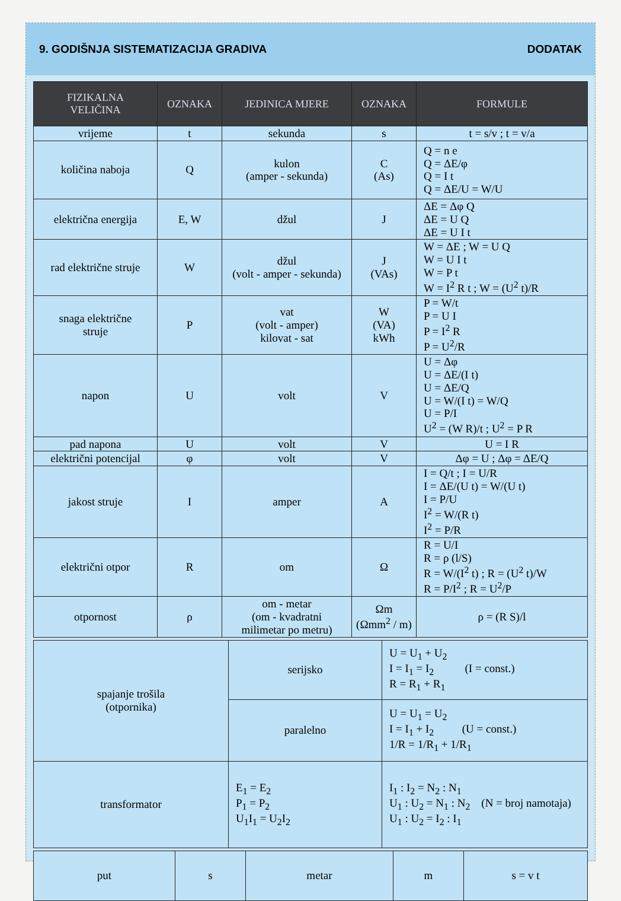9. GODIŠNJA SISTEMATIZACIJA GRADIVA DODATAK
| FIZIKALNA VELIČINA | OZNAKA | JEDINICA MJERE | OZNAKA | FORMULE |
| --- | --- | --- | --- | --- |
| vrijeme | t | sekunda | s | t = s/v ; t = v/a |
| količina naboja | Q | kulon (amper - sekunda) | C (As) | Q = n e Q = ΔE/φ Q = I t Q = ΔE/U = W/U |
| električna energija | E, W | džul | J | ΔE = Δφ Q ΔE = U Q ΔE = U I t |
| rad električne struje | W | džul (volt - amper - sekunda) | J (VAs) | W = ΔE ; W = U Q W = U I t W = P t W = I<sup>2</sup> R t ; W = (U<sup>2</sup> t)/R |
| snaga električne struje | P | vat (volt - amper) kilovat - sat | W (VA) kWh | P = W/t P = U I P = I<sup>2</sup> R P = U<sup>2</sup>/R |
| napon | U | volt | V | U = Δφ U = ΔE/(I t) U = ΔE/Q U = W/(I t) = W/Q U = P/I U<sup>2</sup> = (W R)/t ; U<sup>2</sup> = P R |
| pad napona | U | volt | V | U = I R |
| električni potencijal | φ | volt | V | Δφ = U ; Δφ = ΔE/Q |
| jakost struje | I | amper | A | I = Q/t ; I = U/R I = ΔE/(U t) = W/(U t) I = P/U I<sup>2</sup> = W/(R t) I<sup>2</sup> = P/R |
| električni otpor | R | om | Ω | R = U/I R = ρ (l/S) R = W/(I<sup>2</sup> t) ; R = (U<sup>2</sup> t)/W R = P/I<sup>2</sup> ; R = U<sup>2</sup>/P |
| otpornost | ρ | om - metar (om - kvadratni milimetar po metru) | Ωm (Ωmm<sup>2</sup> / m) | ρ = (R S)/l |
| spajanje trošila (otpornika) | serijsko | U = U<sub>1</sub> + U<sub>2</sub> I = I<sub>1</sub> = I<sub>2</sub> (I = const.) R = R<sub>1</sub> + R<sub>1</sub> |
| | paralelno | U = U<sub>1</sub> = U<sub>2</sub> I = I<sub>1</sub> + I<sub>2</sub> (U = const.) 1/R = 1/R<sub>1</sub> + 1/R<sub>1</sub> |
| transformator | E<sub>1</sub> = E<sub>2</sub> P<sub>1</sub> = P<sub>2</sub> U<sub>1</sub>I<sub>1</sub> = U<sub>2</sub>I<sub>2</sub> | I<sub>1</sub> : I<sub>2</sub> = N<sub>2</sub> : N<sub>1</sub> U<sub>1</sub> : U<sub>2</sub> = N<sub>1</sub> : N<sub>2</sub> (N = broj namotaja) U<sub>1</sub> : U<sub>2</sub> = I<sub>2</sub> : I<sub>1</sub> |
| put | s | metar | m | s = v t |